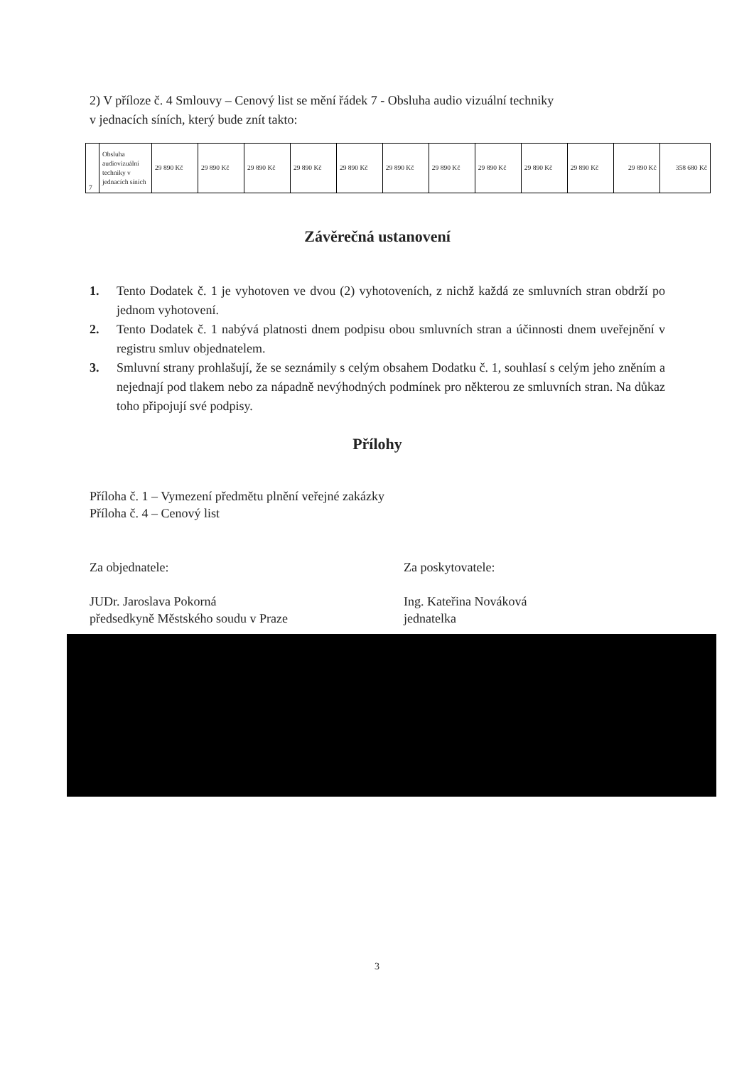2) V příloze č. 4 Smlouvy – Cenový list se mění řádek 7 - Obsluha audio vizuální techniky
v jednacích síních, který bude znít takto:
| 7 | Obsluha audiovizuální techniky v jednacích síních | 29 890 Kč | 29 890 Kč | 29 890 Kč | 29 890 Kč | 29 890 Kč | 29 890 Kč | 29 890 Kč | 29 890 Kč | 29 890 Kč | 29 890 Kč | 29 890 Kč | 358 680 Kč |
Závěrečná ustanovení
1. Tento Dodatek č. 1 je vyhotoven ve dvou (2) vyhotoveních, z nichž každá ze smluvních stran obdrží po jednom vyhotovení.
2. Tento Dodatek č. 1 nabývá platnosti dnem podpisu obou smluvních stran a účinnosti dnem uveřejnění v registru smluv objednatelem.
3. Smluvní strany prohlašují, že se seznámily s celým obsahem Dodatku č. 1, souhlasí s celým jeho zněním a nejednají pod tlakem nebo za nápadně nevýhodných podmínek pro některou ze smluvních stran. Na důkaz toho připojují své podpisy.
Přílohy
Příloha č. 1 – Vymezení předmětu plnění veřejné zakázky
Příloha č. 4 – Cenový list
Za objednatele:
JUDr. Jaroslava Pokorná
předsedkyně Městského soudu v Praze
Za poskytovatele:
Ing. Kateřina Nováková
jednatelka
3